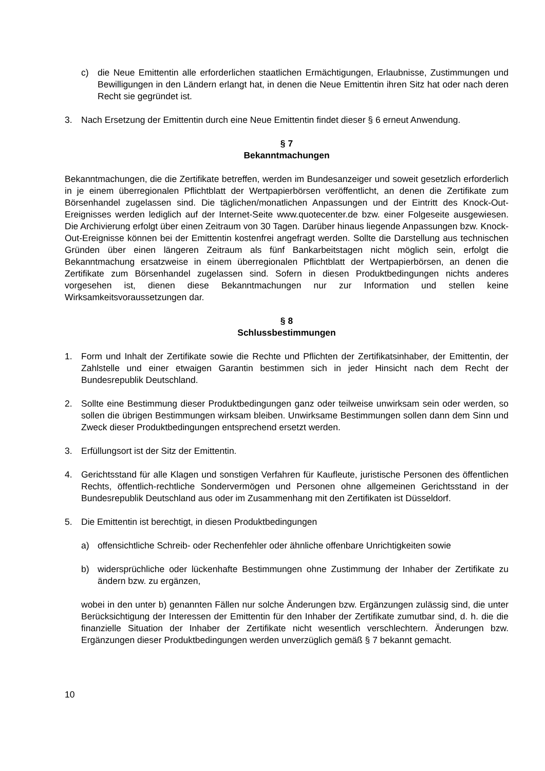c) die Neue Emittentin alle erforderlichen staatlichen Ermächtigungen, Erlaubnisse, Zustimmungen und Bewilligungen in den Ländern erlangt hat, in denen die Neue Emittentin ihren Sitz hat oder nach deren Recht sie gegründet ist.
3. Nach Ersetzung der Emittentin durch eine Neue Emittentin findet dieser § 6 erneut Anwendung.
§ 7
Bekanntmachungen
Bekanntmachungen, die die Zertifikate betreffen, werden im Bundesanzeiger und soweit gesetzlich erforderlich in je einem überregionalen Pflichtblatt der Wertpapierbörsen veröffentlicht, an denen die Zertifikate zum Börsenhandel zugelassen sind. Die täglichen/monatlichen Anpassungen und der Eintritt des Knock-Out-Ereignisses werden lediglich auf der Internet-Seite www.quotecenter.de bzw. einer Folgeseite ausgewiesen. Die Archivierung erfolgt über einen Zeitraum von 30 Tagen. Darüber hinaus liegende Anpassungen bzw. Knock-Out-Ereignisse können bei der Emittentin kostenfrei angefragt werden. Sollte die Darstellung aus technischen Gründen über einen längeren Zeitraum als fünf Bankarbeitstagen nicht möglich sein, erfolgt die Bekanntmachung ersatzweise in einem überregionalen Pflichtblatt der Wertpapierbörsen, an denen die Zertifikate zum Börsenhandel zugelassen sind. Sofern in diesen Produktbedingungen nichts anderes vorgesehen ist, dienen diese Bekanntmachungen nur zur Information und stellen keine Wirksamkeitsvoraussetzungen dar.
§ 8
Schlussbestimmungen
1. Form und Inhalt der Zertifikate sowie die Rechte und Pflichten der Zertifikatsinhaber, der Emittentin, der Zahlstelle und einer etwaigen Garantin bestimmen sich in jeder Hinsicht nach dem Recht der Bundesrepublik Deutschland.
2. Sollte eine Bestimmung dieser Produktbedingungen ganz oder teilweise unwirksam sein oder werden, so sollen die übrigen Bestimmungen wirksam bleiben. Unwirksame Bestimmungen sollen dann dem Sinn und Zweck dieser Produktbedingungen entsprechend ersetzt werden.
3. Erfüllungsort ist der Sitz der Emittentin.
4. Gerichtsstand für alle Klagen und sonstigen Verfahren für Kaufleute, juristische Personen des öffentlichen Rechts, öffentlich-rechtliche Sondervermögen und Personen ohne allgemeinen Gerichtsstand in der Bundesrepublik Deutschland aus oder im Zusammenhang mit den Zertifikaten ist Düsseldorf.
5. Die Emittentin ist berechtigt, in diesen Produktbedingungen
a) offensichtliche Schreib- oder Rechenfehler oder ähnliche offenbare Unrichtigkeiten sowie
b) widersprüchliche oder lückenhafte Bestimmungen ohne Zustimmung der Inhaber der Zertifikate zu ändern bzw. zu ergänzen,
wobei in den unter b) genannten Fällen nur solche Änderungen bzw. Ergänzungen zulässig sind, die unter Berücksichtigung der Interessen der Emittentin für den Inhaber der Zertifikate zumutbar sind, d. h. die die finanzielle Situation der Inhaber der Zertifikate nicht wesentlich verschlechtern. Änderungen bzw. Ergänzungen dieser Produktbedingungen werden unverzüglich gemäß § 7 bekannt gemacht.
10